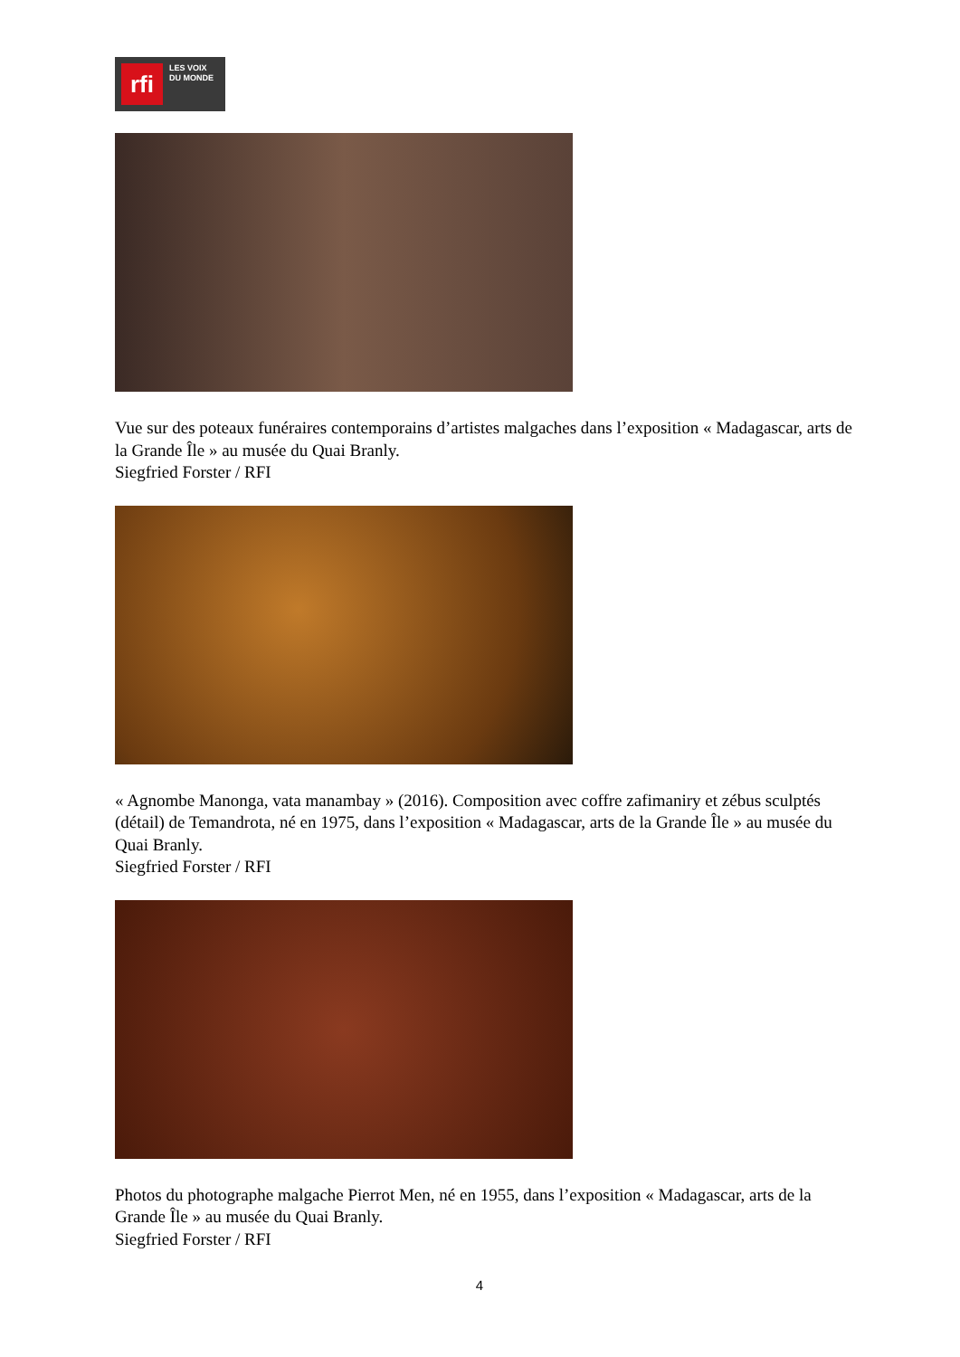rfi
LES VOIX
DU MONDE
Vue sur des poteaux funéraires contemporains d’artistes malgaches dans l’exposition « Madagascar, arts de la Grande Île » au musée du Quai Branly.
Siegfried Forster / RFI
« Agnombe Manonga, vata manambay » (2016). Composition avec coffre zafimaniry et zébus sculptés (détail) de Temandrota, né en 1975, dans l’exposition « Madagascar, arts de la Grande Île » au musée du Quai Branly.
Siegfried Forster / RFI
Photos du photographe malgache Pierrot Men, né en 1955, dans l’exposition « Madagascar, arts de la Grande Île » au musée du Quai Branly.
Siegfried Forster / RFI
4